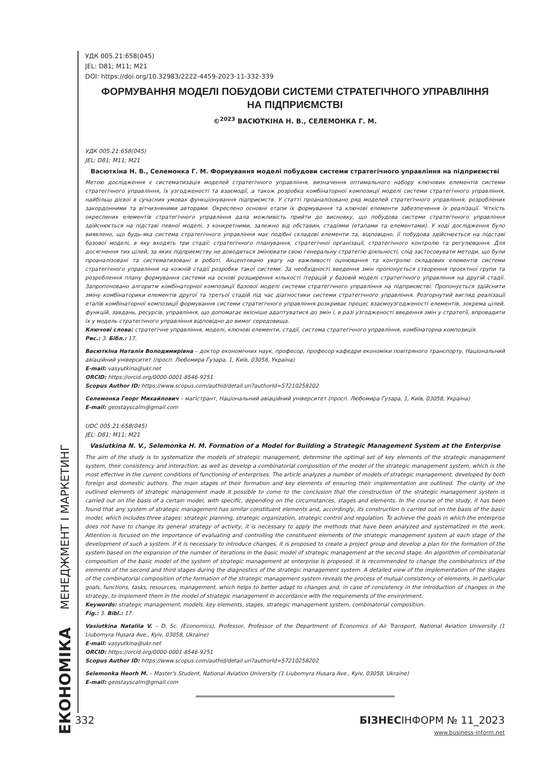ЕКОНОМІКА МЕНЕДЖМЕНТ І МАРКЕТИНГ
УДК 005.21:658(045)
JEL: D81; M11; M21
DOI: https://doi.org/10.32983/2222-4459-2023-11-332-339
ФОРМУВАННЯ МОДЕЛІ ПОБУДОВИ СИСТЕМИ СТРАТЕГІЧНОГО УПРАВЛІННЯ
НА ПІДПРИЄМСТВІ
©<sup>2023</sup> ВАСЮТКІНА Н. В., СЕЛЕМОНКА Г. М.
УДК 005.21:658(045)
JEL: D81; M11; M21
Васюткіна Н. В., Селемонка Г. М. Формування моделі побудови системи стратегічного управління на підприємстві
Метою дослідження є систематизація моделей стратегічного управління, визначення оптимального набору ключових елементів системи стратегічного управління, їх узгодженості та взаємодії, а також розробка комбінаторної композиції моделі системи стратегічного управління, найбільш дієвої в сучасних умовах функціонування підприємств. У статті проаналізовано ряд моделей стратегічного управління, розроблених закордонними та вітчизняними авторами. Окреслено основні етапи їх формування та ключові елементи забезпечення їх реалізації. Чіткість окреслених елементів стратегічного управління дала можливість прийти до висновку, що побудова системи стратегічного управління здійснюється на підставі певної моделі, з конкретними, залежно від обставин, стадіями (етапами та елементами). У ході дослідження було виявлено, що будь-яка система стратегічного управління має подібні складові елементи та, відповідно, її побудова здійснюється на підставі базової моделі, в яку входять три стадії: стратегічного планування, стратегічної організації, стратегічного контролю та регулювання. Для досягнення тих цілей, за яких підприємству не доводиться змінювати свою генеральну стратегію діяльності, слід застосовувати методи, що були проаналізовані та систематизовані в роботі. Акцентовано увагу на важливості оцінювання та контролю складових елементів системи стратегічного управління на кожній стадії розробки такої системи. За необхідності введення змін пропонується створення проєктної групи та розроблення плану формування системи на основі розширення кількості ітерацій у базовій моделі стратегічного управління на другій стадії. Запропоновано алгоритм комбінаторної композиції базової моделі системи стратегічного управління на підприємстві. Пропонується здійснити зміну комбінаторики елементів другої та третьої стадій під час діагностики системи стратегічного управління. Розгорнутий вигляд реалізації етапів комбінаторної композиції формування системи стратегічного управління розкриває процес взаємоузгодженості елементів, зокрема цілей, функцій, завдань, ресурсів, управління, що допомагає якісніше адаптуватися до змін і, в разі узгодженості введення змін у стратегії, впровадити їх у модель стратегічного управління відповідно до вимог середовища.
Ключові слова: стратегічне управління, моделі, ключові елементи, стадії, система стратегічного управління, комбінаторна композиція.
Рис.: 3. Бібл.: 17.
Васюткіна Наталія Володимирівна – доктор економічних наук, професор, професор кафедри економіки повітряного транспорту, Національний авіаційний університет (просп. Любомира Гузара, 1, Київ, 03058, Україна)
E-mail: vasyutkina@ukr.net
ORCID: https://orcid.org/0000-0001-8546-9251
Scopus Author ID: https://www.scopus.com/authid/detail.uri?authorId=57210258202
Селемонка Георг Михайлович – магістрант, Національний авіаційний університет (просп. Любомира Гузара, 1, Київ, 03058, Україна)
E-mail: geostayscalm@gmail.com
UDC 005.21:658(045)
JEL: D81; M11; M21
Vasiutkina N. V., Selemonka H. M. Formation of a Model for Building a Strategic Management System at the Enterprise
The aim of the study is to systematize the models of strategic management, determine the optimal set of key elements of the strategic management system, their consistency and interaction, as well as develop a combinatorial composition of the model of the strategic management system, which is the most effective in the current conditions of functioning of enterprises. The article analyzes a number of models of strategic management, developed by both foreign and domestic authors. The main stages of their formation and key elements of ensuring their implementation are outlined. The clarity of the outlined elements of strategic management made it possible to come to the conclusion that the construction of the strategic management system is carried out on the basis of a certain model, with specific, depending on the circumstances, stages and elements. In the course of the study, it has been found that any system of strategic management has similar constituent elements and, accordingly, its construction is carried out on the basis of the basic model, which includes three stages: strategic planning, strategic organization, strategic control and regulation. To achieve the goals in which the enterprise does not have to change its general strategy of activity, it is necessary to apply the methods that have been analyzed and systematized in the work. Attention is focused on the importance of evaluating and controlling the constituent elements of the strategic management system at each stage of the development of such a system. If it is necessary to introduce changes, it is proposed to create a project group and develop a plan for the formation of the system based on the expansion of the number of iterations in the basic model of strategic management at the second stage. An algorithm of combinatorial composition of the basic model of the system of strategic management at enterprise is proposed. It is recommended to change the combinatorics of the elements of the second and third stages during the diagnostics of the strategic management system. A detailed view of the implementation of the stages of the combinatorial composition of the formation of the strategic management system reveals the process of mutual consistency of elements, in particular goals, functions, tasks, resources, management, which helps to better adapt to changes and, in case of consistency in the introduction of changes in the strategy, to implement them in the model of strategic management in accordance with the requirements of the environment.
Keywords: strategic management, models, key elements, stages, strategic management system, combinatorial composition.
Fig.: 3. Bibl.: 17.
Vasiutkina Nataliia V. – D. Sc. (Economics), Professor, Professor of the Department of Economics of Air Transport, National Aviation University (1 Liubomyra Husara Ave., Kyiv, 03058, Ukraine)
E-mail: vasyutkina@ukr.net
ORCID: https://orcid.org/0000-0001-8546-9251
Scopus Author ID: https://www.scopus.com/authid/detail.uri?authorId=57210258202
Selemonka Heorh M. – Master's Student, National Aviation University (1 Liubomyra Husara Ave., Kyiv, 03058, Ukraine)
E-mail: geostayscalm@gmail.com
332 БІЗНЕСІНФОРМ № 11_2023
www.business-inform.net